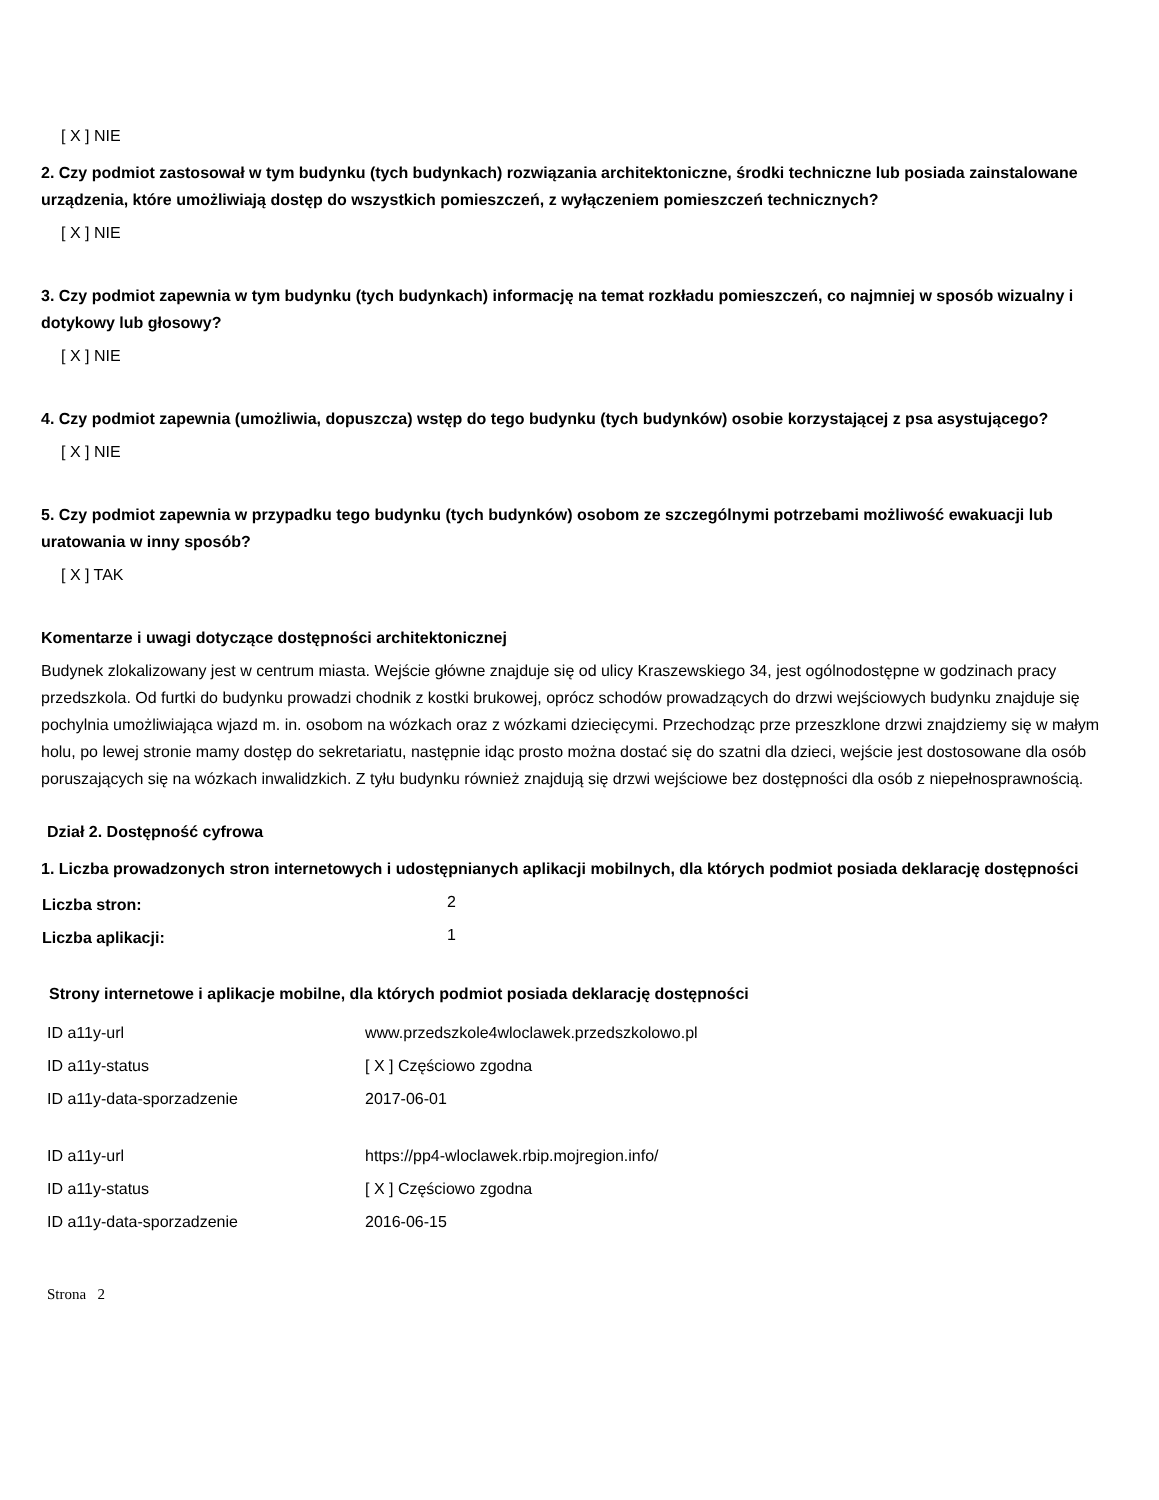[ X ] NIE
2. Czy podmiot zastosował w tym budynku (tych budynkach) rozwiązania architektoniczne, środki techniczne lub posiada zainstalowane urządzenia, które umożliwiają dostęp do wszystkich pomieszczeń, z wyłączeniem pomieszczeń technicznych?
[ X ] NIE
3. Czy podmiot zapewnia w tym budynku (tych budynkach) informację na temat rozkładu pomieszczeń, co najmniej w sposób wizualny i dotykowy lub głosowy?
[ X ] NIE
4. Czy podmiot zapewnia (umożliwia, dopuszcza) wstęp do tego budynku (tych budynków) osobie korzystającej z psa asystującego?
[ X ] NIE
5. Czy podmiot zapewnia w przypadku tego budynku (tych budynków) osobom ze szczególnymi potrzebami możliwość ewakuacji lub uratowania w inny sposób?
[ X ] TAK
Komentarze i uwagi dotyczące dostępności architektonicznej
Budynek zlokalizowany jest w centrum miasta. Wejście główne znajduje się od ulicy Kraszewskiego 34, jest ogólnodostępne w godzinach pracy przedszkola. Od furtki do budynku prowadzi chodnik z kostki brukowej, oprócz schodów prowadzących do drzwi wejściowych budynku znajduje się pochylnia umożliwiająca wjazd m. in. osobom na wózkach oraz z wózkami dziecięcymi. Przechodząc prze przeszklone drzwi znajdziemy się w małym holu, po lewej stronie mamy dostęp do sekretariatu, następnie idąc prosto można dostać się do szatni dla dzieci, wejście jest dostosowane dla osób poruszających się na wózkach inwalidzkich. Z tyłu budynku również znajdują się drzwi wejściowe bez dostępności dla osób z niepełnosprawnością.
Dział 2. Dostępność cyfrowa
1. Liczba prowadzonych stron internetowych i udostępnianych aplikacji mobilnych, dla których podmiot posiada deklarację dostępności
| Liczba stron: | 2 |
| Liczba aplikacji: | 1 |
Strony internetowe i aplikacje mobilne, dla których podmiot posiada deklarację dostępności
| ID a11y-url | www.przedszkole4wloclawek.przedszkolowo.pl |
| ID a11y-status | [ X ] Częściowo zgodna |
| ID a11y-data-sporzadzenie | 2017-06-01 |
| ID a11y-url | https://pp4-wloclawek.rbip.mojregion.info/ |
| ID a11y-status | [ X ] Częściowo zgodna |
| ID a11y-data-sporzadzenie | 2016-06-15 |
Strona 2